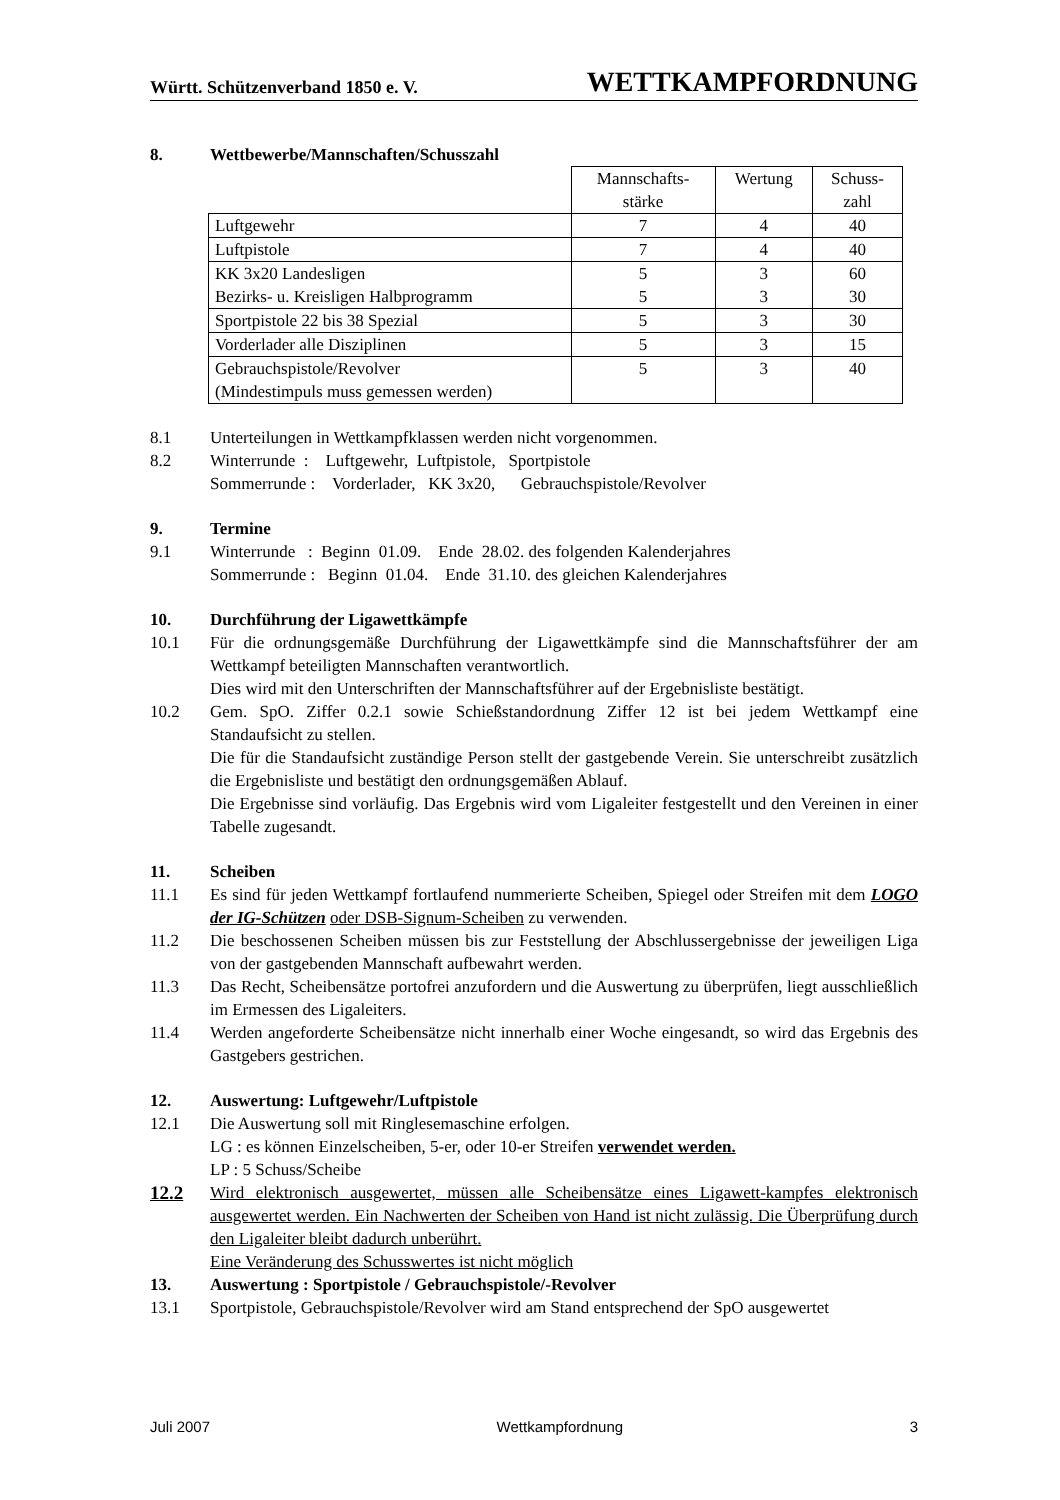Württ. Schützenverband 1850 e. V. WETTKAMPFORDNUNG
8. Wettbewerbe/Mannschaften/Schusszahl
| | Mannschafts- stärke | Wertung | Schuss- zahl |
| Luftgewehr | 7 | 4 | 40 |
| Luftpistole | 7 | 4 | 40 |
| KK 3x20 Landesligen Bezirks- u. Kreisligen Halbprogramm | 5 5 | 3 3 | 60 30 |
| Sportpistole 22 bis 38 Spezial | 5 | 3 | 30 |
| Vorderlader alle Disziplinen | 5 | 3 | 15 |
| Gebrauchspistole/Revolver (Mindestimpuls muss gemessen werden) | 5 | 3 | 40 |
8.1 Unterteilungen in Wettkampfklassen werden nicht vorgenommen.
8.2 Winterrunde : Luftgewehr, Luftpistole, Sportpistole
Sommerrunde : Vorderlader, KK 3x20, Gebrauchspistole/Revolver
9. Termine
9.1 Winterrunde : Beginn 01.09. Ende 28.02. des folgenden Kalenderjahres
Sommerrunde : Beginn 01.04. Ende 31.10. des gleichen Kalenderjahres
10. Durchführung der Ligawettkämpfe
10.1 Für die ordnungsgemäße Durchführung der Ligawettkämpfe sind die Mannschaftsführer der am Wettkampf beteiligten Mannschaften verantwortlich.
Dies wird mit den Unterschriften der Mannschaftsführer auf der Ergebnisliste bestätigt.
10.2 Gem. SpO. Ziffer 0.2.1 sowie Schießstandordnung Ziffer 12 ist bei jedem Wettkampf eine Standaufsicht zu stellen.
Die für die Standaufsicht zuständige Person stellt der gastgebende Verein. Sie unterschreibt zusätzlich die Ergebnisliste und bestätigt den ordnungsgemäßen Ablauf.
Die Ergebnisse sind vorläufig. Das Ergebnis wird vom Ligaleiter festgestellt und den Vereinen in einer Tabelle zugesandt.
11. Scheiben
11.1 Es sind für jeden Wettkampf fortlaufend nummerierte Scheiben, Spiegel oder Streifen mit dem LOGO der IG-Schützen oder DSB-Signum-Scheiben zu verwenden.
11.2 Die beschossenen Scheiben müssen bis zur Feststellung der Abschlussergebnisse der jeweiligen Liga von der gastgebenden Mannschaft aufbewahrt werden.
11.3 Das Recht, Scheibensätze portofrei anzufordern und die Auswertung zu überprüfen, liegt ausschließlich im Ermessen des Ligaleiters.
11.4 Werden angeforderte Scheibensätze nicht innerhalb einer Woche eingesandt, so wird das Ergebnis des Gastgebers gestrichen.
12. Auswertung: Luftgewehr/Luftpistole
12.1 Die Auswertung soll mit Ringlesemaschine erfolgen.
LG : es können Einzelscheiben, 5-er, oder 10-er Streifen verwendet werden.
LP : 5 Schuss/Scheibe
12.2 Wird elektronisch ausgewertet, müssen alle Scheibensätze eines Ligawett-kampfes elektronisch ausgewertet werden. Ein Nachwerten der Scheiben von Hand ist nicht zulässig. Die Überprüfung durch den Ligaleiter bleibt dadurch unberührt.
Eine Veränderung des Schusswertes ist nicht möglich
13. Auswertung : Sportpistole / Gebrauchspistole/-Revolver
13.1 Sportpistole, Gebrauchspistole/Revolver wird am Stand entsprechend der SpO ausgewertet
Juli 2007 Wettkampfordnung 3